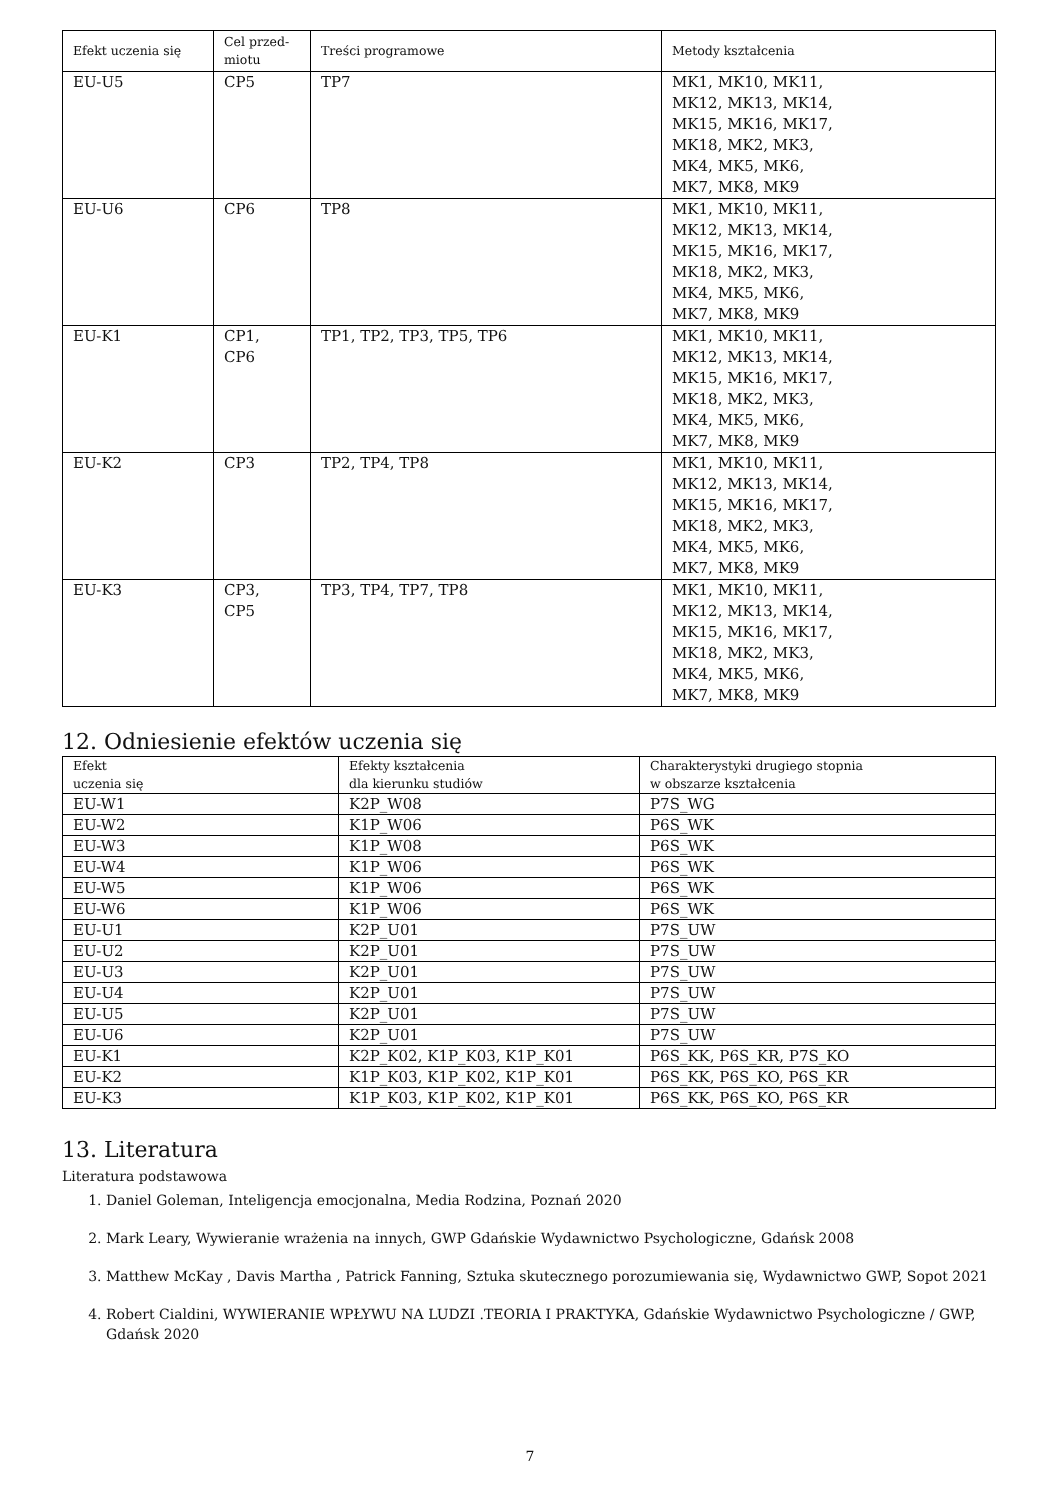| Efekt uczenia się | Cel przed- miotu | Treści programowe | Metody kształcenia |
| --- | --- | --- | --- |
| EU-U5 | CP5 | TP7 | MK1, MK10, MK11, MK12, MK13, MK14, MK15, MK16, MK17, MK18, MK2, MK3, MK4, MK5, MK6, MK7, MK8, MK9 |
| EU-U6 | CP6 | TP8 | MK1, MK10, MK11, MK12, MK13, MK14, MK15, MK16, MK17, MK18, MK2, MK3, MK4, MK5, MK6, MK7, MK8, MK9 |
| EU-K1 | CP1, CP6 | TP1, TP2, TP3, TP5, TP6 | MK1, MK10, MK11, MK12, MK13, MK14, MK15, MK16, MK17, MK18, MK2, MK3, MK4, MK5, MK6, MK7, MK8, MK9 |
| EU-K2 | CP3 | TP2, TP4, TP8 | MK1, MK10, MK11, MK12, MK13, MK14, MK15, MK16, MK17, MK18, MK2, MK3, MK4, MK5, MK6, MK7, MK8, MK9 |
| EU-K3 | CP3, CP5 | TP3, TP4, TP7, TP8 | MK1, MK10, MK11, MK12, MK13, MK14, MK15, MK16, MK17, MK18, MK2, MK3, MK4, MK5, MK6, MK7, MK8, MK9 |
12. Odniesienie efektów uczenia się
| Efekt uczenia się | Efekty kształcenia dla kierunku studiów | Charakterystyki drugiego stopnia w obszarze kształcenia |
| --- | --- | --- |
| EU-W1 | K2P_W08 | P7S_WG |
| EU-W2 | K1P_W06 | P6S_WK |
| EU-W3 | K1P_W08 | P6S_WK |
| EU-W4 | K1P_W06 | P6S_WK |
| EU-W5 | K1P_W06 | P6S_WK |
| EU-W6 | K1P_W06 | P6S_WK |
| EU-U1 | K2P_U01 | P7S_UW |
| EU-U2 | K2P_U01 | P7S_UW |
| EU-U3 | K2P_U01 | P7S_UW |
| EU-U4 | K2P_U01 | P7S_UW |
| EU-U5 | K2P_U01 | P7S_UW |
| EU-U6 | K2P_U01 | P7S_UW |
| EU-K1 | K2P_K02, K1P_K03, K1P_K01 | P6S_KK, P6S_KR, P7S_KO |
| EU-K2 | K1P_K03, K1P_K02, K1P_K01 | P6S_KK, P6S_KO, P6S_KR |
| EU-K3 | K1P_K03, K1P_K02, K1P_K01 | P6S_KK, P6S_KO, P6S_KR |
13. Literatura
Literatura podstawowa
1. Daniel Goleman, Inteligencja emocjonalna, Media Rodzina, Poznań 2020
2. Mark Leary, Wywieranie wrażenia na innych, GWP Gdańskie Wydawnictwo Psychologiczne, Gdańsk 2008
3. Matthew McKay , Davis Martha , Patrick Fanning, Sztuka skutecznego porozumiewania się, Wydawnictwo GWP, Sopot 2021
4. Robert Cialdini, WYWIERANIE WPŁYWU NA LUDZI .TEORIA I PRAKTYKA, Gdańskie Wydawnictwo Psychologiczne / GWP, Gdańsk 2020
7